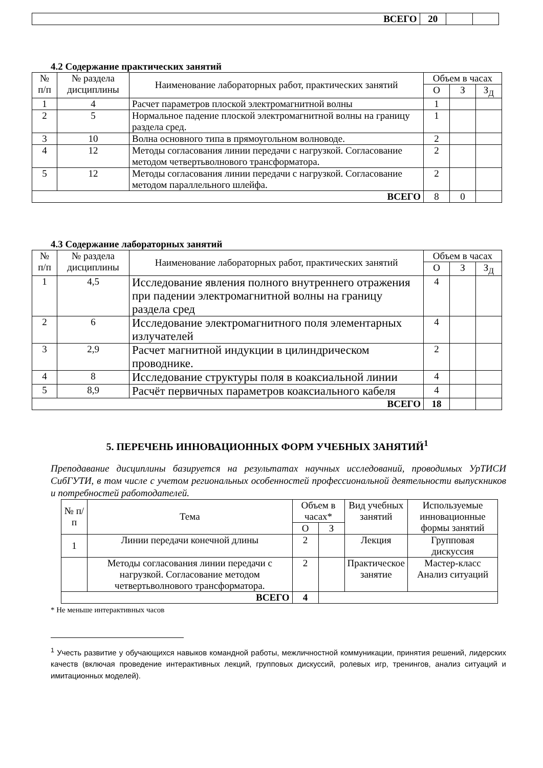| ВСЕГО | 20 | | |
4.2 Содержание практических занятий
| № п/п | № раздела дисциплины | Наименование лабораторных работ, практических занятий | Объем в часах | | |
| --- | --- | --- | --- | --- | --- |
| | | | О | З | З<sub>Д</sub> |
| 1 | 4 | Расчет параметров плоской электромагнитной волны | 1 | | |
| 2 | 5 | Нормальное падение плоской электромагнитной волны на границу раздела сред. | 1 | | |
| 3 | 10 | Волна основного типа в прямоугольном волноводе. | 2 | | |
| 4 | 12 | Методы согласования линии передачи с нагрузкой. Согласование методом четвертьволнового трансформатора. | 2 | | |
| 5 | 12 | Методы согласования линии передачи с нагрузкой. Согласование методом параллельного шлейфа. | 2 | | |
| ВСЕГО | | | 8 | 0 | |
4.3 Содержание лабораторных занятий
| № п/п | № раздела дисциплины | Наименование лабораторных работ, практических занятий | Объем в часах | | |
| --- | --- | --- | --- | --- | --- |
| | | | О | З | З<sub>Д</sub> |
| 1 | 4,5 | Исследование явления полного внутреннего отражения при падении электромагнитной волны на границу раздела сред | 4 | | |
| 2 | 6 | Исследование электромагнитного поля элементарных излучателей | 4 | | |
| 3 | 2,9 | Расчет магнитной индукции в цилиндрическом проводнике. | 2 | | |
| 4 | 8 | Исследование структуры поля в коаксиальной линии | 4 | | |
| 5 | 8,9 | Расчёт первичных параметров коаксиального кабеля | 4 | | |
| ВСЕГО | | | 18 | | |
5. ПЕРЕЧЕНЬ ИННОВАЦИОННЫХ ФОРМ УЧЕБНЫХ ЗАНЯТИЙ<sup>1</sup>
Преподавание дисциплины базируется на результатах научных исследований, проводимых УрТИСИ СибГУТИ, в том числе с учетом региональных особенностей профессиональной деятельности выпускников и потребностей работодателей.
| № п/п | Тема | Объем в часах* | | Вид учебных занятий | Используемые инновационные формы занятий |
| --- | --- | --- | --- | --- | --- |
| | | О | З | | |
| 1 | Линии передачи конечной длины | 2 | | Лекция | Групповая дискуссия |
| | Методы согласования линии передачи с нагрузкой. Согласование методом четвертьволнового трансформатора. | 2 | | Практическое занятие | Мастер-класс Анализ ситуаций |
| ВСЕГО | | 4 | | | |
* Не меньше интерактивных часов
<sup>1</sup> Учесть развитие у обучающихся навыков командной работы, межличностной коммуникации, принятия решений, лидерских качеств (включая проведение интерактивных лекций, групповых дискуссий, ролевых игр, тренингов, анализ ситуаций и имитационных моделей).